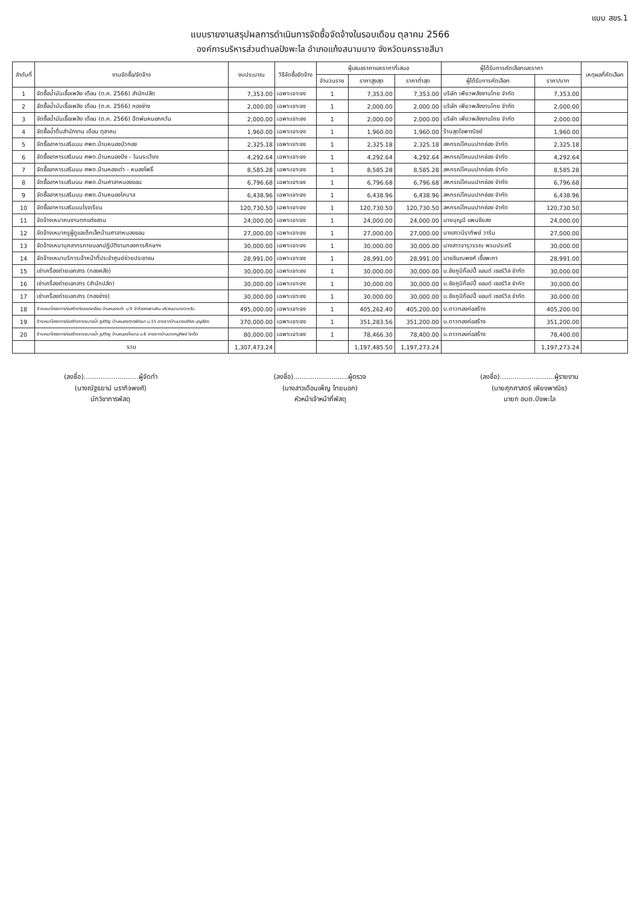แบบ สขร.1
แบบรายงานสรุปผลการดำเนินการจัดซื้อจัดจ้างในรอบเดือน ตุลาคม 2566
องค์การบริหารส่วนตำบลปังพะไล อำเภอแก้งสนามนาง จังหวัดนครราชสีมา
| ลำดับที่ | งานจัดซื้อ/จัดจ้าง | งบประมาณ | วิธีจัดซื้อจัดจ้าง | ผู้เสนอราคาและราคาที่เสนอ | | | ผู้ได้รับการคัดเลือกและราคา | | เหตุผลที่คัดเลือก |
| --- | --- | --- | --- | --- | --- | --- | --- | --- | --- |
| | | | | จำนวนราย | ราคาสูงสุด | ราคาต่ำสุด | ผู้ได้รับการคัดเลือก | ราคา/บาท | |
| 1 | จัดซื้อน้ำมันเชื้อเพลิง เดือน (ต.ค. 2566) สำนักปลัด | 7,353.00 | เฉพาะเจาะจง | 1 | 7,353.00 | 7,353.00 | บริษัท เพียวพลังงานไทย จำกัด | 7,353.00 | |
| 2 | จัดซื้อน้ำมันเชื้อเพลิง เดือน (ต.ค. 2566) กองช่าง | 2,000.00 | เฉพาะเจาะจง | 1 | 2,000.00 | 2,000.00 | บริษัท เพียวพลังงานไทย จำกัด | 2,000.00 | |
| 3 | จัดซื้อน้ำมันเชื้อเพลิง เดือน (ต.ค. 2566) ฉีดพ่นหมอกควัน | 2,000.00 | เฉพาะเจาะจง | 1 | 2,000.00 | 2,000.00 | บริษัท เพียวพลังงานไทย จำกัด | 2,000.00 | |
| 4 | จัดซื้อน้ำดื่มสำนักงาน เดือน ตุลาคม | 1,960.00 | เฉพาะเจาะจง | 1 | 1,960.00 | 1,960.00 | ร้านสุดใจพาณิชย์ | 1,960.00 | |
| 5 | จัดซื้ออาหารเสริมนม ศพด.บ้านหนองบัวกอง | 2,325.18 | เฉพาะเจาะจง | 1 | 2,325.18 | 2,325.18 | สหกรณ์โคนมปากช่อง จำกัด | 2,325.18 | |
| 6 | จัดซื้ออาหารเสริมนม ศพด.บ้านหนองปิง - โนนระเวียง | 4,292.64 | เฉพาะเจาะจง | 1 | 4,292.64 | 4,292.64 | สหกรณ์โคนมปากช่อง จำกัด | 4,292.64 | |
| 7 | จัดซื้ออาหารเสริมนม ศพด.บ้านหองเต่า - หนองโพธิ์ | 8,585.28 | เฉพาะเจาะจง | 1 | 8,585.28 | 8,585.28 | สหกรณ์โคนมปากช่อง จำกัด | 8,585.28 | |
| 8 | จัดซื้ออาหารเสริมนม ศพด.บ้านศาลาหนองขอน | 6,796.68 | เฉพาะเจาะจง | 1 | 6,796.68 | 6,796.68 | สหกรณ์โคนมปากช่อง จำกัด | 6,796.68 | |
| 9 | จัดซื้ออาหารเสริมนม ศพด.บ้านหนองโคบาล | 6,438.96 | เฉพาะเจาะจง | 1 | 6,438.96 | 6,438.96 | สหกรณ์โคนมปากช่อง จำกัด | 6,438.96 | |
| 10 | จัดซื้ออาหารเสริมนมโรงเรียน | 120,730.50 | เฉพาะเจาะจง | 1 | 120,730.50 | 120,730.50 | สหกรณ์โคนมปากช่อง จำกัด | 120,730.50 | |
| 11 | จัดจ้างเหมาคนงานตกแต่งสวน | 24,000.00 | เฉพาะเจาะจง | 1 | 24,000.00 | 24,000.00 | นายบุญมี แพนชัยสง | 24,000.00 | |
| 12 | จัดจ้างเหมาครูผู้ดูแลเด็กเล็กบ้านศาลาหนองขอน | 27,000.00 | เฉพาะเจาะจง | 1 | 27,000.00 | 27,000.00 | นางสาวนิราทิพย์ วาริน | 27,000.00 | |
| 13 | จัดจ้างเหมาบุคลากรภายนอกปฏิบัติงานกองการศึกษาฯ | 30,000.00 | เฉพาะเจาะจง | 1 | 30,000.00 | 30,000.00 | นางสาวจารุวรรณ พรมประศรี | 30,000.00 | |
| 14 | จัดจ้างเหมาบริการเจ้าหน้าที่ประจำศูนย์ช่วยประชาชน | 28,991.00 | เฉพาะเจาะจง | 1 | 28,991.00 | 28,991.00 | นายชินณพงศ์ เชื้อพะกา | 28,991.00 | |
| 15 | เช่าเครื่องถ่ายเอกสาร (กองคลัง) | 30,000.00 | เฉพาะเจาะจง | 1 | 30,000.00 | 30,000.00 | บ.ชัยภูมิก๊อปปี้ แอนด์ เซอร์วิส จำกัด | 30,000.00 | |
| 16 | เช่าเครื่องถ่ายเอกสาร (สำนักปลัด) | 30,000.00 | เฉพาะเจาะจง | 1 | 30,000.00 | 30,000.00 | บ.ชัยภูมิก๊อปปี้ แอนด์ เซอร์วิส จำกัด | 30,000.00 | |
| 17 | เช่าเครื่องถ่ายเอกสาร (กองช่าง) | 30,000.00 | เฉพาะเจาะจง | 1 | 30,000.00 | 30,000.00 | บ.ชัยภูมิก๊อปปี้ แอนด์ เซอร์วิส จำกัด | 30,000.00 | |
| 18 | จ้างเหมาโครงการก่อสร้างท่อลอดเหลี่ยม บ้านหนองเต่า ม.9 ลำห้วยตะพานหิน บริเวณนานางดาหวัน | 495,000.00 | เฉพาะเจาะจง | 1 | 405,262.40 | 405,200.00 | บ.ดาวทองก่อสร้าง | 405,200.00 | |
| 19 | จ้างเหมาโครงการก่อสร้างรางระบายน้ำ รูปตัวยู บ้านหนองตาดพัฒนา ม.15 สายจากบ้านนายเสถียร บุญเรือง | 370,000.00 | เฉพาะเจาะจง | 1 | 351,283.56 | 351,200.00 | บ.ดาวทองก่อสร้าง | 351,200.00 | |
| 20 | จ้างเหมาโครงการก่อสร้างรางระบายน้ำ รูปตัวยู บ้านหนองโคบาล ม.6 สายจากบ้านนางหนูทิพย์ ใจเด็ด | 80,000.00 | เฉพาะเจาะจง | 1 | 78,466.30 | 78,400.00 | บ.ดาวทองก่อสร้าง | 78,400.00 | |
| | รวม | 1,307,473.24 | | | 1,197,485.50 | 1,197,273.24 | | 1,197,273.24 | |
(ลงชื่อ)..........................ผู้จัดทำ
(นางณัฐธยาน์ นรากิจพงศ์)
นักวิชาการพัสดุ
(ลงชื่อ)..........................ผู้ตรวจ
(นางสาวเดือนเพ็ญ ไทยนอก)
หัวหน้าเจ้าหน้าที่พัสดุ
(ลงชื่อ)..........................ผู้รายงาน
(นายศุภศาสตร์ เพียงพาณิช)
นายก อบต.ปังพะไล